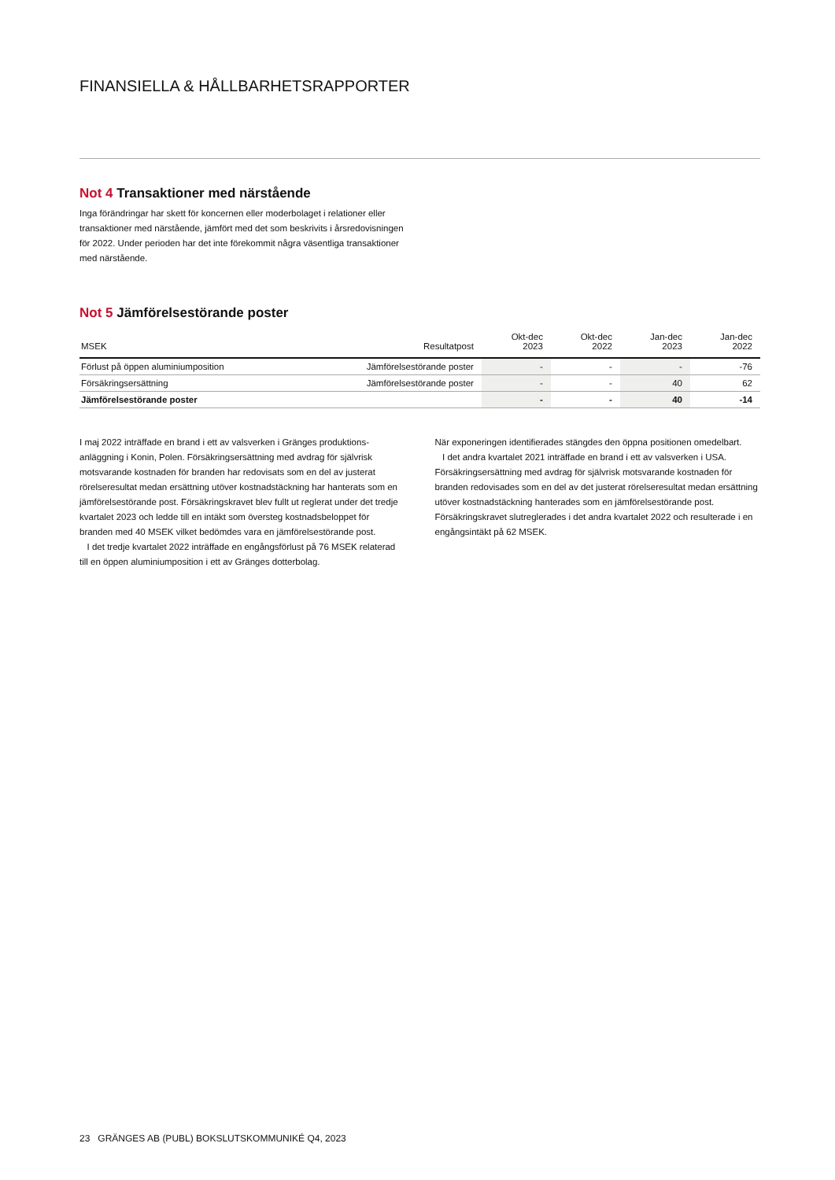FINANSIELLA & HÅLLBARHETSRAPPORTER
Not 4 Transaktioner med närstående
Inga förändringar har skett för koncernen eller moderbolaget i relationer eller transaktioner med närstående, jämfört med det som beskrivits i årsredovisningen för 2022. Under perioden har det inte förekommit några väsentliga transaktioner med närstående.
Not 5 Jämförelsestörande poster
| MSEK | Resultatpost | Okt-dec 2023 | Okt-dec 2022 | Jan-dec 2023 | Jan-dec 2022 |
| --- | --- | --- | --- | --- | --- |
| Förlust på öppen aluminiumposition | Jämförelsestörande poster | - | - | - | -76 |
| Försäkringsersättning | Jämförelsestörande poster | - | - | 40 | 62 |
| Jämförelsestörande poster | | - | - | 40 | -14 |
I maj 2022 inträffade en brand i ett av valsverken i Gränges produktions­anläggning i Konin, Polen. Försäkringsersättning med avdrag för självrisk motsvarande kostnaden för branden har redovisats som en del av justerat rörelseresultat medan ersättning utöver kostnadstäckning har hanterats som en jämförelsestörande post. Försäkringskravet blev fullt ut reglerat under det tredje kvartalet 2023 och ledde till en intäkt som översteg kostnadsbeloppet för branden med 40 MSEK vilket bedömdes vara en jämförelsestörande post.
I det tredje kvartalet 2022 inträffade en engångsförlust på 76 MSEK relaterad till en öppen aluminiumposition i ett av Gränges dotterbolag.
När exponeringen identifierades stängdes den öppna positionen omedelbart.
I det andra kvartalet 2021 inträffade en brand i ett av valsverken i USA. Försäkringsersättning med avdrag för självrisk motsvarande kostnaden för branden redovisades som en del av det justerat rörelseresultat medan ersättning utöver kostnadstäckning hanterades som en jämförelsestörande post. Försäkringskravet slutreglerades i det andra kvartalet 2022 och resul­terade i en engångsintäkt på 62 MSEK.
23 GRÄNGES AB (PUBL) BOKSLUTSKOMMUNIKÉ Q4, 2023